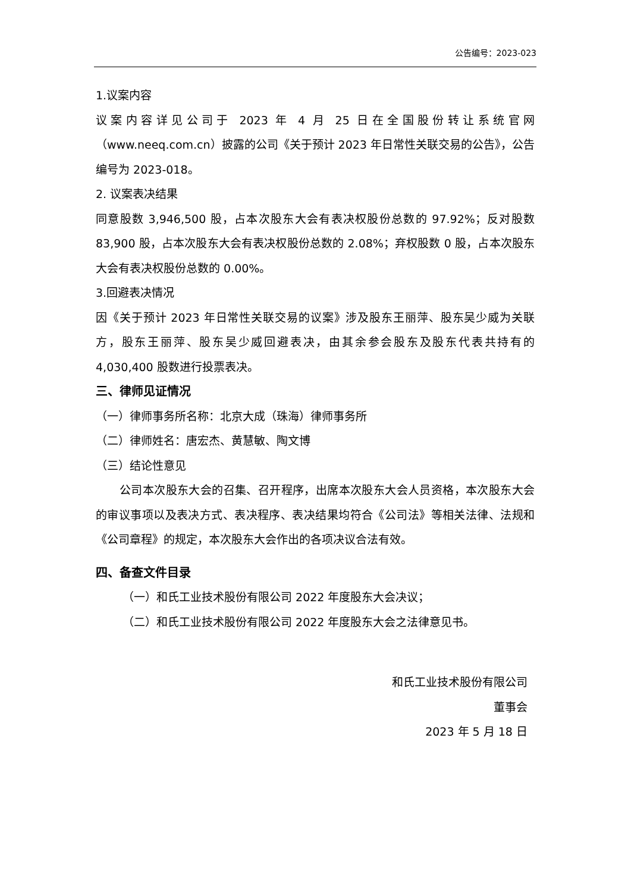公告编号：2023-023
1.议案内容
议案内容详见公司于 2023 年 4 月 25 日在全国股份转让系统官网（www.neeq.com.cn）披露的公司《关于预计 2023 年日常性关联交易的公告》，公告编号为 2023-018。
2. 议案表决结果
同意股数 3,946,500 股，占本次股东大会有表决权股份总数的 97.92%；反对股数 83,900 股，占本次股东大会有表决权股份总数的 2.08%；弃权股数 0 股，占本次股东大会有表决权股份总数的 0.00%。
3.回避表决情况
因《关于预计 2023 年日常性关联交易的议案》涉及股东王丽萍、股东吴少威为关联方，股东王丽萍、股东吴少威回避表决，由其余参会股东及股东代表共持有的 4,030,400 股数进行投票表决。
三、律师见证情况
（一）律师事务所名称：北京大成（珠海）律师事务所
（二）律师姓名：唐宏杰、黄慧敏、陶文博
（三）结论性意见
公司本次股东大会的召集、召开程序，出席本次股东大会人员资格，本次股东大会的审议事项以及表决方式、表决程序、表决结果均符合《公司法》等相关法律、法规和《公司章程》的规定，本次股东大会作出的各项决议合法有效。
四、备查文件目录
（一）和氏工业技术股份有限公司 2022 年度股东大会决议；
（二）和氏工业技术股份有限公司 2022 年度股东大会之法律意见书。
和氏工业技术股份有限公司
董事会
2023 年 5 月 18 日